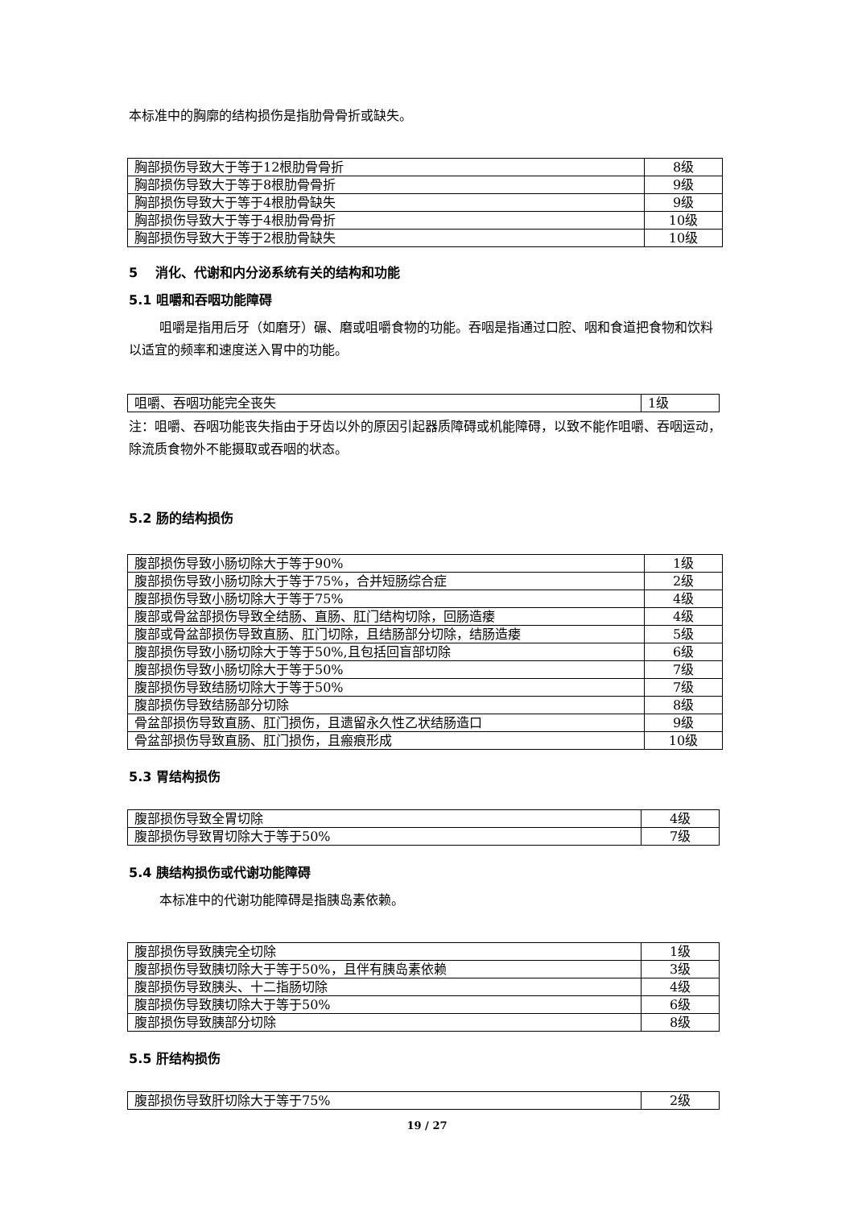本标准中的胸廓的结构损伤是指肋骨骨折或缺失。
| 胸部损伤导致大于等于12根肋骨骨折 | 8级 |
| 胸部损伤导致大于等于8根肋骨骨折 | 9级 |
| 胸部损伤导致大于等于4根肋骨缺失 | 9级 |
| 胸部损伤导致大于等于4根肋骨骨折 | 10级 |
| 胸部损伤导致大于等于2根肋骨缺失 | 10级 |
5 消化、代谢和内分泌系统有关的结构和功能
5.1 咀嚼和吞咽功能障碍
咀嚼是指用后牙（如磨牙）碾、磨或咀嚼食物的功能。吞咽是指通过口腔、咽和食道把食物和饮料以适宜的频率和速度送入胃中的功能。
| 咀嚼、吞咽功能完全丧失 | 1级 |
注：咀嚼、吞咽功能丧失指由于牙齿以外的原因引起器质障碍或机能障碍，以致不能作咀嚼、吞咽运动，除流质食物外不能摄取或吞咽的状态。
5.2 肠的结构损伤
| 腹部损伤导致小肠切除大于等于90% | 1级 |
| 腹部损伤导致小肠切除大于等于75%，合并短肠综合症 | 2级 |
| 腹部损伤导致小肠切除大于等于75% | 4级 |
| 腹部或骨盆部损伤导致全结肠、直肠、肛门结构切除，回肠造瘘 | 4级 |
| 腹部或骨盆部损伤导致直肠、肛门切除，且结肠部分切除，结肠造瘘 | 5级 |
| 腹部损伤导致小肠切除大于等于50%,且包括回盲部切除 | 6级 |
| 腹部损伤导致小肠切除大于等于50% | 7级 |
| 腹部损伤导致结肠切除大于等于50% | 7级 |
| 腹部损伤导致结肠部分切除 | 8级 |
| 骨盆部损伤导致直肠、肛门损伤，且遗留永久性乙状结肠造口 | 9级 |
| 骨盆部损伤导致直肠、肛门损伤，且瘢痕形成 | 10级 |
5.3 胃结构损伤
| 腹部损伤导致全胃切除 | 4级 |
| 腹部损伤导致胃切除大于等于50% | 7级 |
5.4 胰结构损伤或代谢功能障碍
本标准中的代谢功能障碍是指胰岛素依赖。
| 腹部损伤导致胰完全切除 | 1级 |
| 腹部损伤导致胰切除大于等于50%，且伴有胰岛素依赖 | 3级 |
| 腹部损伤导致胰头、十二指肠切除 | 4级 |
| 腹部损伤导致胰切除大于等于50% | 6级 |
| 腹部损伤导致胰部分切除 | 8级 |
5.5 肝结构损伤
| 腹部损伤导致肝切除大于等于75% | 2级 |
19 / 27